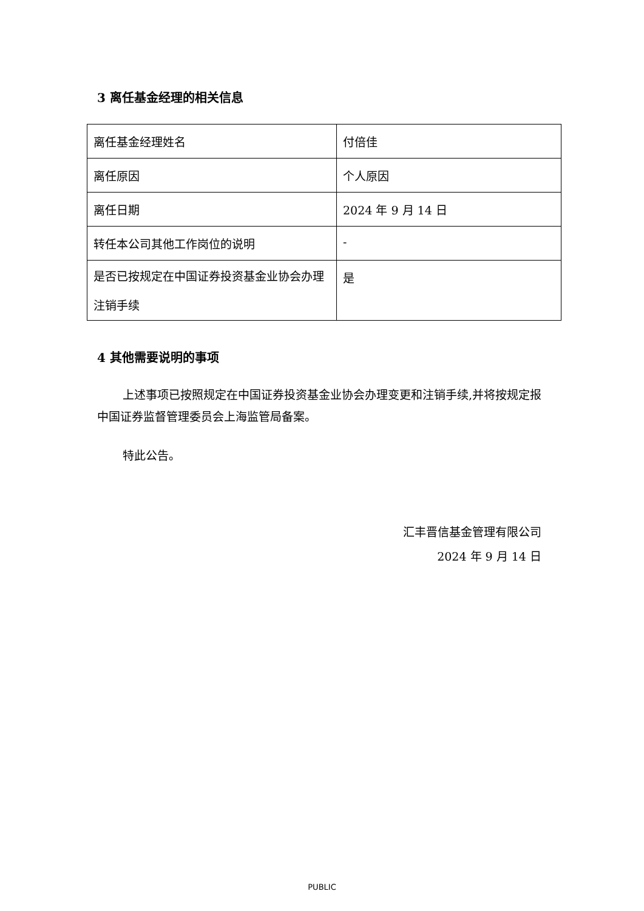3 离任基金经理的相关信息
| 离任基金经理姓名 | 付倍佳 |
| 离任原因 | 个人原因 |
| 离任日期 | 2024 年 9 月 14 日 |
| 转任本公司其他工作岗位的说明 | - |
| 是否已按规定在中国证券投资基金业协会办理注销手续 | 是 |
4 其他需要说明的事项
上述事项已按照规定在中国证券投资基金业协会办理变更和注销手续,并将按规定报中国证券监督管理委员会上海监管局备案。
特此公告。
汇丰晋信基金管理有限公司
2024 年 9 月 14 日
PUBLIC